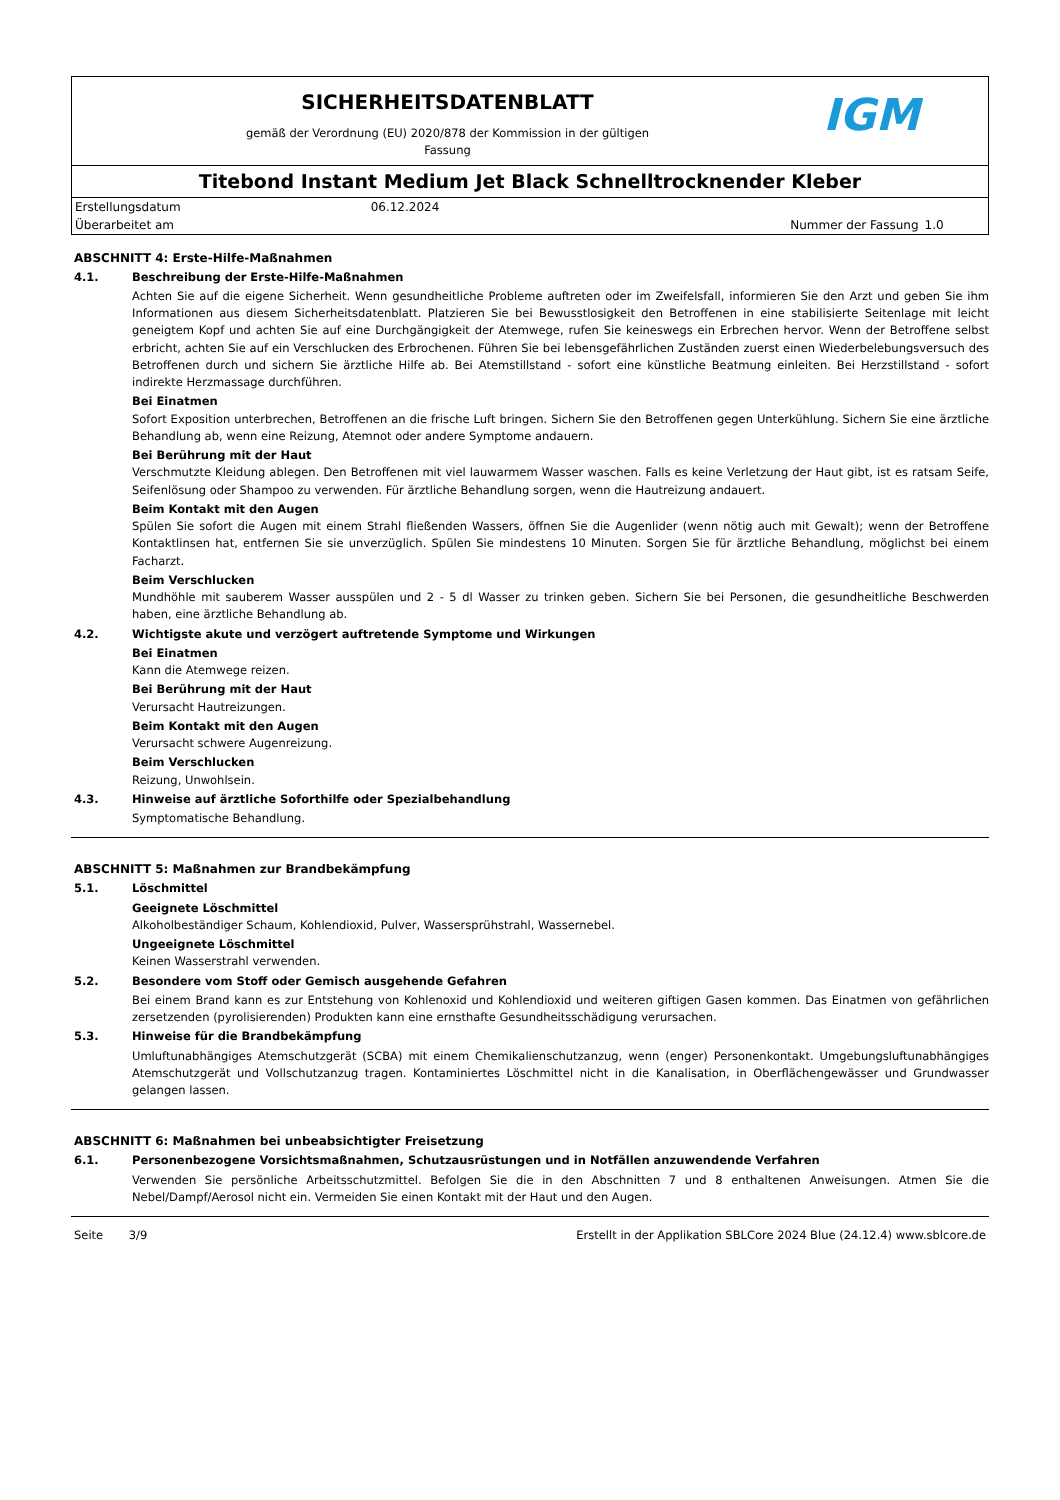SICHERHEITSDATENBLATT
gemäß der Verordnung (EU) 2020/878 der Kommission in der gültigen
Fassung
IGM
Titebond Instant Medium Jet Black Schnelltrocknender Kleber
| Erstellungsdatum | 06.12.2024 | | |
| Überarbeitet am | | Nummer der Fassung | 1.0 |
ABSCHNITT 4: Erste-Hilfe-Maßnahmen
4.1. Beschreibung der Erste-Hilfe-Maßnahmen
Achten Sie auf die eigene Sicherheit. Wenn gesundheitliche Probleme auftreten oder im Zweifelsfall, informieren Sie den Arzt und geben Sie ihm Informationen aus diesem Sicherheitsdatenblatt. Platzieren Sie bei Bewusstlosigkeit den Betroffenen in eine stabilisierte Seitenlage mit leicht geneigtem Kopf und achten Sie auf eine Durchgängigkeit der Atemwege, rufen Sie keineswegs ein Erbrechen hervor. Wenn der Betroffene selbst erbricht, achten Sie auf ein Verschlucken des Erbrochenen. Führen Sie bei lebensgefährlichen Zuständen zuerst einen Wiederbelebungsversuch des Betroffenen durch und sichern Sie ärztliche Hilfe ab. Bei Atemstillstand - sofort eine künstliche Beatmung einleiten. Bei Herzstillstand - sofort indirekte Herzmassage durchführen.
Bei Einatmen
Sofort Exposition unterbrechen, Betroffenen an die frische Luft bringen. Sichern Sie den Betroffenen gegen Unterkühlung. Sichern Sie eine ärztliche Behandlung ab, wenn eine Reizung, Atemnot oder andere Symptome andauern.
Bei Berührung mit der Haut
Verschmutzte Kleidung ablegen. Den Betroffenen mit viel lauwarmem Wasser waschen. Falls es keine Verletzung der Haut gibt, ist es ratsam Seife, Seifenlösung oder Shampoo zu verwenden. Für ärztliche Behandlung sorgen, wenn die Hautreizung andauert.
Beim Kontakt mit den Augen
Spülen Sie sofort die Augen mit einem Strahl fließenden Wassers, öffnen Sie die Augenlider (wenn nötig auch mit Gewalt); wenn der Betroffene Kontaktlinsen hat, entfernen Sie sie unverzüglich. Spülen Sie mindestens 10 Minuten. Sorgen Sie für ärztliche Behandlung, möglichst bei einem Facharzt.
Beim Verschlucken
Mundhöhle mit sauberem Wasser ausspülen und 2 - 5 dl Wasser zu trinken geben. Sichern Sie bei Personen, die gesundheitliche Beschwerden haben, eine ärztliche Behandlung ab.
4.2. Wichtigste akute und verzögert auftretende Symptome und Wirkungen
Bei Einatmen
Kann die Atemwege reizen.
Bei Berührung mit der Haut
Verursacht Hautreizungen.
Beim Kontakt mit den Augen
Verursacht schwere Augenreizung.
Beim Verschlucken
Reizung, Unwohlsein.
4.3. Hinweise auf ärztliche Soforthilfe oder Spezialbehandlung
Symptomatische Behandlung.
ABSCHNITT 5: Maßnahmen zur Brandbekämpfung
5.1. Löschmittel
Geeignete Löschmittel
Alkoholbeständiger Schaum, Kohlendioxid, Pulver, Wassersprühstrahl, Wassernebel.
Ungeeignete Löschmittel
Keinen Wasserstrahl verwenden.
5.2. Besondere vom Stoff oder Gemisch ausgehende Gefahren
Bei einem Brand kann es zur Entstehung von Kohlenoxid und Kohlendioxid und weiteren giftigen Gasen kommen. Das Einatmen von gefährlichen zersetzenden (pyrolisierenden) Produkten kann eine ernsthafte Gesundheitsschädigung verursachen.
5.3. Hinweise für die Brandbekämpfung
Umluftunabhängiges Atemschutzgerät (SCBA) mit einem Chemikalienschutzanzug, wenn (enger) Personenkontakt. Umgebungsluftunabhängiges Atemschutzgerät und Vollschutzanzug tragen. Kontaminiertes Löschmittel nicht in die Kanalisation, in Oberflächengewässer und Grundwasser gelangen lassen.
ABSCHNITT 6: Maßnahmen bei unbeabsichtigter Freisetzung
6.1. Personenbezogene Vorsichtsmaßnahmen, Schutzausrüstungen und in Notfällen anzuwendende Verfahren
Verwenden Sie persönliche Arbeitsschutzmittel. Befolgen Sie die in den Abschnitten 7 und 8 enthaltenen Anweisungen. Atmen Sie die Nebel/Dampf/Aerosol nicht ein. Vermeiden Sie einen Kontakt mit der Haut und den Augen.
Seite 3/9 Erstellt in der Applikation SBLCore 2024 Blue (24.12.4) www.sblcore.de